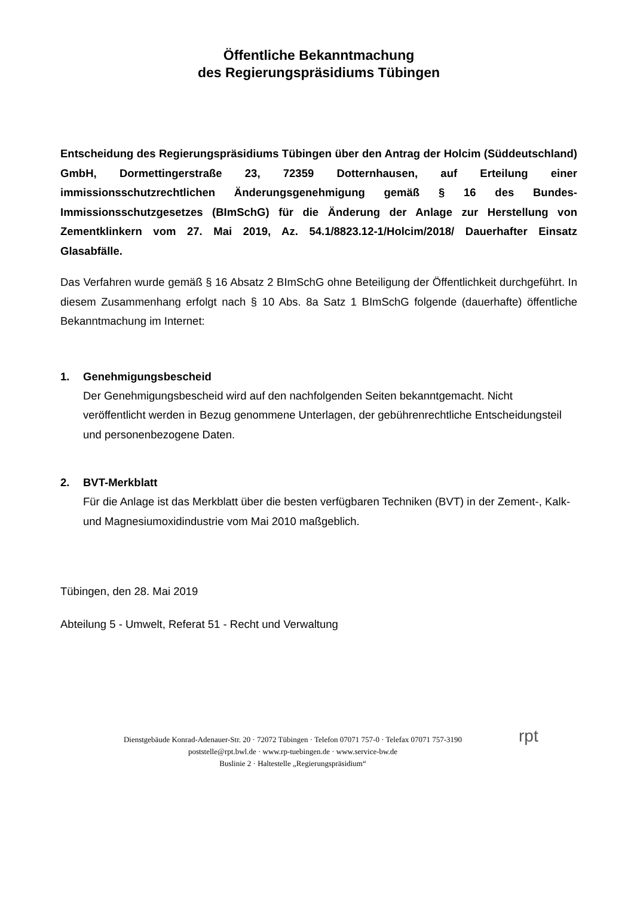Öffentliche Bekanntmachung
des Regierungspräsidiums Tübingen
Entscheidung des Regierungspräsidiums Tübingen über den Antrag der Holcim (Süddeutschland) GmbH, Dormettingerstraße 23, 72359 Dotternhausen, auf Erteilung einer immissionsschutzrechtlichen Änderungsgenehmigung gemäß § 16 des Bundes-Immissionsschutzgesetzes (BImSchG) für die Änderung der Anlage zur Herstellung von Zementklinkern vom 27. Mai 2019, Az. 54.1/8823.12-1/Holcim/2018/ Dauerhafter Einsatz Glasabfälle.
Das Verfahren wurde gemäß § 16 Absatz 2 BImSchG ohne Beteiligung der Öffentlichkeit durchgeführt. In diesem Zusammenhang erfolgt nach § 10 Abs. 8a Satz 1 BImSchG folgende (dauerhafte) öffentliche Bekanntmachung im Internet:
1. Genehmigungsbescheid
Der Genehmigungsbescheid wird auf den nachfolgenden Seiten bekanntgemacht. Nicht veröffentlicht werden in Bezug genommene Unterlagen, der gebührenrechtliche Entscheidungsteil und personenbezogene Daten.
2. BVT-Merkblatt
Für die Anlage ist das Merkblatt über die besten verfügbaren Techniken (BVT) in der Zement-, Kalk- und Magnesiumoxidindustrie vom Mai 2010 maßgeblich.
Tübingen, den 28. Mai 2019
Abteilung 5 - Umwelt, Referat 51 - Recht und Verwaltung
Dienstgebäude Konrad-Adenauer-Str. 20 · 72072 Tübingen · Telefon 07071 757-0 · Telefax 07071 757-3190
poststelle@rpt.bwl.de · www.rp-tuebingen.de · www.service-bw.de
Buslinie 2 · Haltestelle „Regierungspräsidium“
rpt